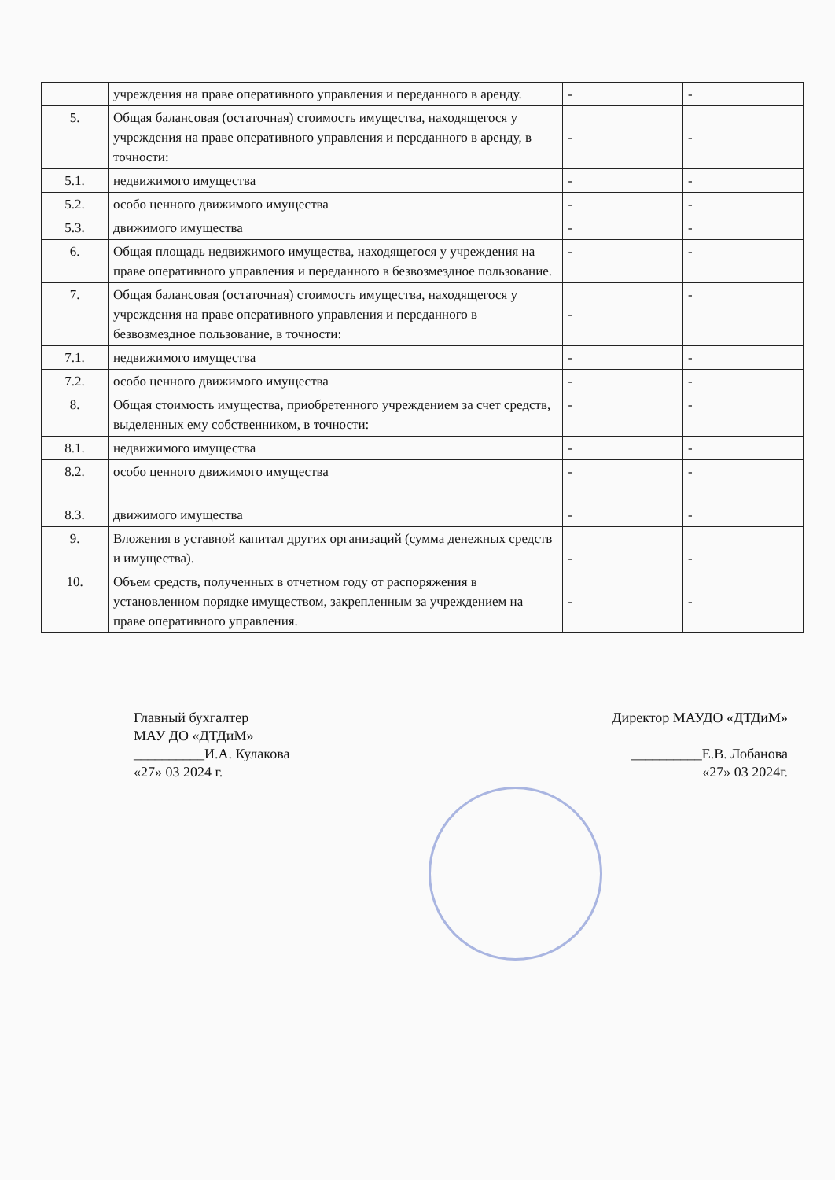| | учреждения на праве оперативного управления и переданного в аренду. | - | - |
| 5. | Общая балансовая (остаточная) стоимость имущества, находящегося у учреждения на праве оперативного управления и переданного в аренду, в точности: | - | - |
| 5.1. | недвижимого имущества | - | - |
| 5.2. | особо ценного движимого имущества | - | - |
| 5.3. | движимого имущества | - | - |
| 6. | Общая площадь недвижимого имущества, находящегося у учреждения на праве оперативного управления и переданного в безвозмездное пользование. | - | - |
| 7. | Общая балансовая (остаточная) стоимость имущества, находящегося у учреждения на праве оперативного управления и переданного в безвозмездное пользование, в точности: | - | - |
| 7.1. | недвижимого имущества | - | - |
| 7.2. | особо ценного движимого имущества | - | - |
| 8. | Общая стоимость имущества, приобретенного учреждением за счет средств, выделенных ему собственником, в точности: | - | - |
| 8.1. | недвижимого имущества | - | - |
| 8.2. | особо ценного движимого имущества | - | - |
| 8.3. | движимого имущества | - | - |
| 9. | Вложения в уставной капитал других организаций (сумма денежных средств и имущества). | - | - |
| 10. | Объем средств, полученных в отчетном году от распоряжения в установленном порядке имуществом, закрепленным за учреждением на праве оперативного управления. | - | - |
Главный бухгалтер
МАУ ДО «ДТДиМ»
__________И.А. Кулакова
«27» 03 2024 г.
Директор МАУДО «ДТДиМ»
__________Е.В. Лобанова
«27» 03 2024г.